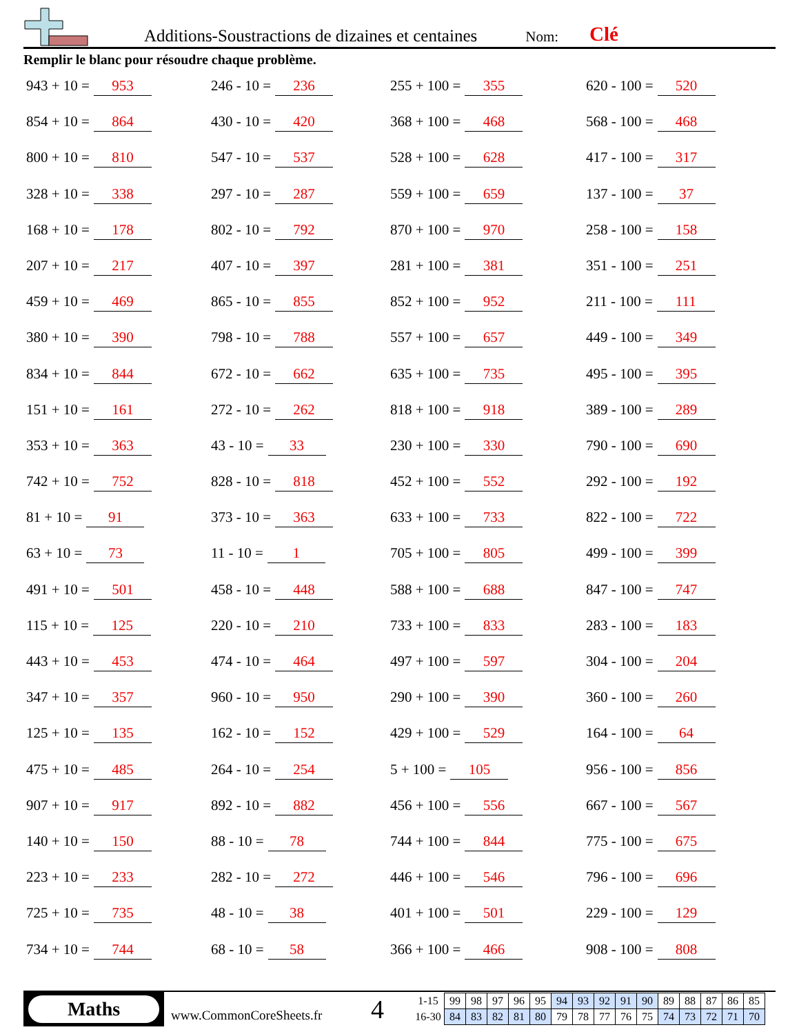Additions-Soustractions de dizaines et centaines Nom: Clé
Remplir le blanc pour résoudre chaque problème.
943 + 10 = 953
246 - 10 = 236
255 + 100 = 355
620 - 100 = 520
854 + 10 = 864
430 - 10 = 420
368 + 100 = 468
568 - 100 = 468
800 + 10 = 810
547 - 10 = 537
528 + 100 = 628
417 - 100 = 317
328 + 10 = 338
297 - 10 = 287
559 + 100 = 659
137 - 100 = 37
168 + 10 = 178
802 - 10 = 792
870 + 100 = 970
258 - 100 = 158
207 + 10 = 217
407 - 10 = 397
281 + 100 = 381
351 - 100 = 251
459 + 10 = 469
865 - 10 = 855
852 + 100 = 952
211 - 100 = 111
380 + 10 = 390
798 - 10 = 788
557 + 100 = 657
449 - 100 = 349
834 + 10 = 844
672 - 10 = 662
635 + 100 = 735
495 - 100 = 395
151 + 10 = 161
272 - 10 = 262
818 + 100 = 918
389 - 100 = 289
353 + 10 = 363
43 - 10 = 33
230 + 100 = 330
790 - 100 = 690
742 + 10 = 752
828 - 10 = 818
452 + 100 = 552
292 - 100 = 192
81 + 10 = 91
373 - 10 = 363
633 + 100 = 733
822 - 100 = 722
63 + 10 = 73
11 - 10 = 1
705 + 100 = 805
499 - 100 = 399
491 + 10 = 501
458 - 10 = 448
588 + 100 = 688
847 - 100 = 747
115 + 10 = 125
220 - 10 = 210
733 + 100 = 833
283 - 100 = 183
443 + 10 = 453
474 - 10 = 464
497 + 100 = 597
304 - 100 = 204
347 + 10 = 357
960 - 10 = 950
290 + 100 = 390
360 - 100 = 260
125 + 10 = 135
162 - 10 = 152
429 + 100 = 529
164 - 100 = 64
475 + 10 = 485
264 - 10 = 254
5 + 100 = 105
956 - 100 = 856
907 + 10 = 917
892 - 10 = 882
456 + 100 = 556
667 - 100 = 567
140 + 10 = 150
88 - 10 = 78
744 + 100 = 844
775 - 100 = 675
223 + 10 = 233
282 - 10 = 272
446 + 100 = 546
796 - 100 = 696
725 + 10 = 735
48 - 10 = 38
401 + 100 = 501
229 - 100 = 129
734 + 10 = 744
68 - 10 = 58
366 + 100 = 466
908 - 100 = 808
Maths
www.CommonCoreSheets.fr
4
| 1-15 | 99 | 98 | 97 | 96 | 95 | 94 | 93 | 92 | 91 | 90 | 89 | 88 | 87 | 86 | 85 |
| 16-30 | 84 | 83 | 82 | 81 | 80 | 79 | 78 | 77 | 76 | 75 | 74 | 73 | 72 | 71 | 70 |